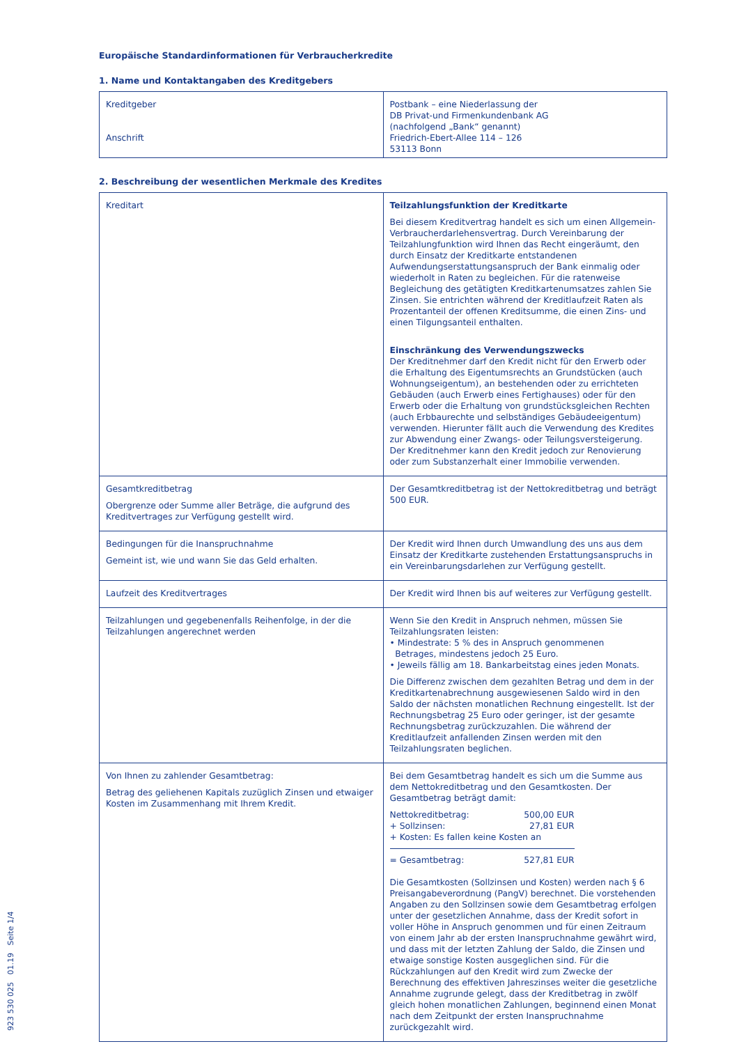Europäische Standardinformationen für Verbraucherkredite
1. Name und Kontaktangaben des Kreditgebers
| Kreditgeber Anschrift | Postbank – eine Niederlassung der DB Privat-und Firmenkundenbank AG (nachfolgend „Bank“ genannt) Friedrich-Ebert-Allee 114 – 126 53113 Bonn |
2. Beschreibung der wesentlichen Merkmale des Kredites
| Kreditart | Teilzahlungsfunktion der Kreditkarte Bei diesem Kreditvertrag handelt es sich um einen Allgemein-Verbraucherdarlehensvertrag. Durch Vereinbarung der Teilzahlungfunktion wird Ihnen das Recht eingeräumt, den durch Einsatz der Kreditkarte entstandenen Aufwendungserstattungsanspruch der Bank einmalig oder wiederholt in Raten zu begleichen. Für die ratenweise Begleichung des getätigten Kreditkartenumsatzes zahlen Sie Zinsen. Sie entrichten während der Kreditlaufzeit Raten als Prozentanteil der offenen Kreditsumme, die einen Zins- und einen Tilgungsanteil enthalten. Einschränkung des Verwendungszwecks Der Kreditnehmer darf den Kredit nicht für den Erwerb oder die Erhaltung des Eigentumsrechts an Grundstücken (auch Wohnungseigentum), an bestehenden oder zu errichteten Gebäuden (auch Erwerb eines Fertighauses) oder für den Erwerb oder die Erhaltung von grundstücksgleichen Rechten (auch Erbbaurechte und selbständiges Gebäudeeigentum) verwenden. Hierunter fällt auch die Verwendung des Kredites zur Abwendung einer Zwangs- oder Teilungsversteigerung. Der Kreditnehmer kann den Kredit jedoch zur Renovierung oder zum Substanzerhalt einer Immobilie verwenden. |
| Gesamtkreditbetrag Obergrenze oder Summe aller Beträge, die aufgrund des Kreditvertrages zur Verfügung gestellt wird. | Der Gesamtkreditbetrag ist der Nettokreditbetrag und beträgt 500 EUR. |
| Bedingungen für die Inanspruchnahme Gemeint ist, wie und wann Sie das Geld erhalten. | Der Kredit wird Ihnen durch Umwandlung des uns aus dem Einsatz der Kreditkarte zustehenden Erstattungsanspruchs in ein Vereinbarungsdarlehen zur Verfügung gestellt. |
| Laufzeit des Kreditvertrages | Der Kredit wird Ihnen bis auf weiteres zur Verfügung gestellt. |
| Teilzahlungen und gegebenenfalls Reihenfolge, in der die Teilzahlungen angerechnet werden | Wenn Sie den Kredit in Anspruch nehmen, müssen Sie Teilzahlungsraten leisten: • Mindestrate: 5 % des in Anspruch genommenen Betrages, mindestens jedoch 25 Euro. • Jeweils fällig am 18. Bankarbeitstag eines jeden Monats. Die Differenz zwischen dem gezahlten Betrag und dem in der Kreditkartenabrechnung ausgewiesenen Saldo wird in den Saldo der nächsten monatlichen Rechnung eingestellt. Ist der Rechnungsbetrag 25 Euro oder geringer, ist der gesamte Rechnungsbetrag zurückzuzahlen. Die während der Kreditlaufzeit anfallenden Zinsen werden mit den Teilzahlungsraten beglichen. |
| Von Ihnen zu zahlender Gesamtbetrag: Betrag des geliehenen Kapitals zuzüglich Zinsen und etwaiger Kosten im Zusammenhang mit Ihrem Kredit. | Bei dem Gesamtbetrag handelt es sich um die Summe aus dem Nettokreditbetrag und den Gesamtkosten. Der Gesamtbetrag beträgt damit: / Nettokreditbetrag: / 500,00 EUR / / + Sollzinsen: / 27,81 EUR / / + Kosten: Es fallen keine Kosten an / / / = Gesamtbetrag: / 527,81 EUR / Die Gesamtkosten (Sollzinsen und Kosten) werden nach § 6 Preisangabeverordnung (PangV) berechnet. Die vorstehenden Angaben zu den Sollzinsen sowie dem Gesamtbetrag erfolgen unter der gesetzlichen Annahme, dass der Kredit sofort in voller Höhe in Anspruch genommen und für einen Zeitraum von einem Jahr ab der ersten Inanspruchnahme gewährt wird, und dass mit der letzten Zahlung der Saldo, die Zinsen und etwaige sonstige Kosten ausgeglichen sind. Für die Rückzahlungen auf den Kredit wird zum Zwecke der Berechnung des effektiven Jahreszinses weiter die gesetzliche Annahme zugrunde gelegt, dass der Kreditbetrag in zwölf gleich hohen monatlichen Zahlungen, beginnend einen Monat nach dem Zeitpunkt der ersten Inanspruchnahme zurückgezahlt wird. |
923 530 025 01.19 Seite 1/4